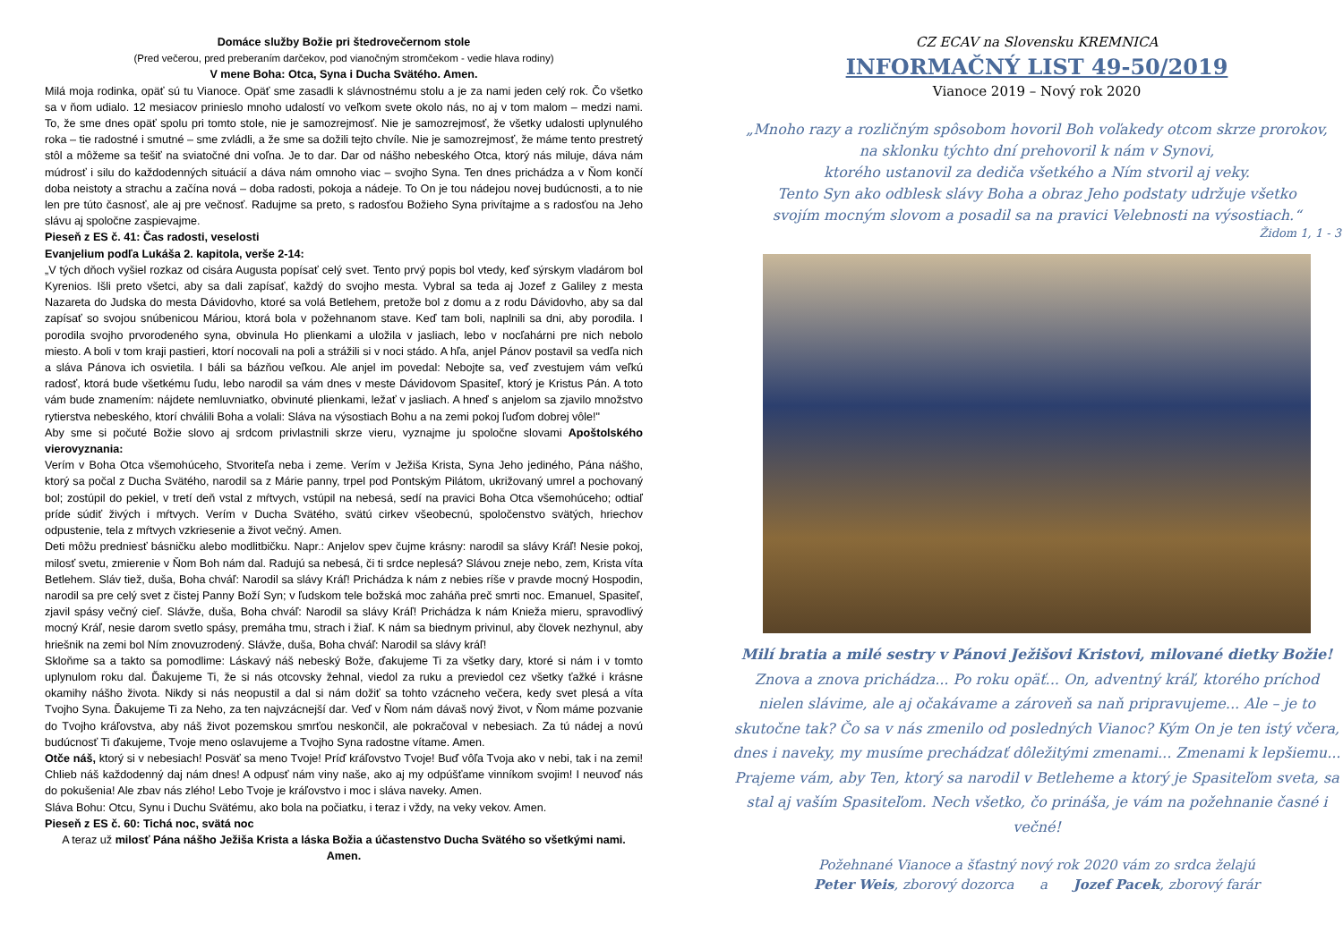Domáce služby Božie pri štedrovečernom stole
(Pred večerou, pred preberaním darčekov, pod vianočným stromčekom - vedie hlava rodiny)
V mene Boha: Otca, Syna i Ducha Svätého. Amen.
Milá moja rodinka, opäť sú tu Vianoce. Opäť sme zasadli k slávnostnému stolu a je za nami jeden celý rok. Čo všetko sa v ňom udialo. 12 mesiacov prinieslo mnoho udalostí vo veľkom svete okolo nás, no aj v tom malom – medzi nami. To, že sme dnes opäť spolu pri tomto stole, nie je samozrejmosť. Nie je samozrejmosť, že všetky udalosti uplynulého roka – tie radostné i smutné – sme zvládli, a že sme sa dožili tejto chvíle. Nie je samozrejmosť, že máme tento prestretý stôl a môžeme sa tešiť na sviatočné dni voľna. Je to dar. Dar od nášho nebeského Otca, ktorý nás miluje, dáva nám múdrosť i silu do každodenných situácií a dáva nám omnoho viac – svojho Syna. Ten dnes prichádza a v Ňom končí doba neistoty a strachu a začína nová – doba radosti, pokoja a nádeje. To On je tou nádejou novej budúcnosti, a to nie len pre túto časnosť, ale aj pre večnosť. Radujme sa preto, s radosťou Božieho Syna privítajme a s radosťou na Jeho slávu aj spoločne zaspievajme.
Pieseň z ES č. 41: Čas radosti, veselosti
Evanjelium podľa Lukáša 2. kapitola, verše 2-14:
„V tých dňoch vyšiel rozkaz od cisára Augusta popísať celý svet. Tento prvý popis bol vtedy, keď sýrskym vladárom bol Kyrenios. Išli preto všetci, aby sa dali zapísať, každý do svojho mesta. Vybral sa teda aj Jozef z Galiley z mesta Nazareta do Judska do mesta Dávidovho, ktoré sa volá Betlehem, pretože bol z domu a z rodu Dávidovho, aby sa dal zapísať so svojou snúbenicou Máriou, ktorá bola v požehnanom stave. Keď tam boli, naplnili sa dni, aby porodila. I porodila svojho prvorodeného syna, obvinula Ho plienkami a uložila v jasliach, lebo v nocľahárni pre nich nebolo miesto. A boli v tom kraji pastieri, ktorí nocovali na poli a strážili si v noci stádo. A hľa, anjel Pánov postavil sa vedľa nich a sláva Pánova ich osvietila. I báli sa bázňou veľkou. Ale anjel im povedal: Nebojte sa, veď zvestujem vám veľkú radosť, ktorá bude všetkému ľudu, lebo narodil sa vám dnes v meste Dávidovom Spasiteľ, ktorý je Kristus Pán. A toto vám bude znamením: nájdete nemluvniatko, obvinuté plienkami, ležať v jasliach. A hneď s anjelom sa zjavilo množstvo rytierstva nebeského, ktorí chválili Boha a volali: Sláva na výsostiach Bohu a na zemi pokoj ľuďom dobrej vôle!"
Aby sme si počuté Božie slovo aj srdcom privlastnili skrze vieru, vyznajme ju spoločne slovami Apoštolského vierovyznania:
Verím v Boha Otca všemohúceho, Stvoriteľa neba i zeme. Verím v Ježiša Krista, Syna Jeho jediného, Pána nášho, ktorý sa počal z Ducha Svätého, narodil sa z Márie panny, trpel pod Pontským Pilátom, ukrižovaný umrel a pochovaný bol; zostúpil do pekiel, v tretí deň vstal z mŕtvych, vstúpil na nebesá, sedí na pravici Boha Otca všemohúceho; odtiaľ príde súdiť živých i mŕtvych. Verím v Ducha Svätého, svätú cirkev všeobecnú, spoločenstvo svätých, hriechov odpustenie, tela z mŕtvych vzkriesenie a život večný. Amen.
Deti môžu predniesť básničku alebo modlitbičku. Napr.: Anjelov spev čujme krásny: narodil sa slávy Kráľ! Nesie pokoj, milosť svetu, zmierenie v Ňom Boh nám dal. Radujú sa nebesá, či ti srdce neplesá? Slávou zneje nebo, zem, Krista víta Betlehem. Sláv tiež, duša, Boha chváľ: Narodil sa slávy Kráľ! Prichádza k nám z nebies ríše v pravde mocný Hospodin, narodil sa pre celý svet z čistej Panny Boží Syn; v ľudskom tele božská moc zaháňa preč smrti noc. Emanuel, Spasiteľ, zjavil spásy večný cieľ. Slávže, duša, Boha chváľ: Narodil sa slávy Kráľ! Prichádza k nám Knieža mieru, spravodlivý mocný Kráľ, nesie darom svetlo spásy, premáha tmu, strach i žiaľ. K nám sa biednym privinul, aby človek nezhynul, aby hriešnik na zemi bol Ním znovuzrodený. Slávže, duša, Boha chváľ: Narodil sa slávy kráľ!
Skloňme sa a takto sa pomodlime: Láskavý náš nebeský Bože, ďakujeme Ti za všetky dary, ktoré si nám i v tomto uplynulom roku dal. Ďakujeme Ti, že si nás otcovsky žehnal, viedol za ruku a previedol cez všetky ťažké i krásne okamihy nášho života. Nikdy si nás neopustil a dal si nám dožiť sa tohto vzácneho večera, kedy svet plesá a víta Tvojho Syna. Ďakujeme Ti za Neho, za ten najvzácnejší dar. Veď v Ňom nám dávaš nový život, v Ňom máme pozvanie do Tvojho kráľovstva, aby náš život pozemskou smrťou neskončil, ale pokračoval v nebesiach. Za tú nádej a novú budúcnosť Ti ďakujeme, Tvoje meno oslavujeme a Tvojho Syna radostne vítame. Amen.
Otče náš, ktorý si v nebesiach! Posväť sa meno Tvoje! Príď kráľovstvo Tvoje! Buď vôľa Tvoja ako v nebi, tak i na zemi! Chlieb náš každodenný daj nám dnes! A odpusť nám viny naše, ako aj my odpúšťame vinníkom svojim! I neuvoď nás do pokušenia! Ale zbav nás zlého! Lebo Tvoje je kráľovstvo i moc i sláva naveky. Amen.
Sláva Bohu: Otcu, Synu i Duchu Svätému, ako bola na počiatku, i teraz i vždy, na veky vekov. Amen.
Pieseň z ES č. 60: Tichá noc, svätá noc
A teraz už milosť Pána nášho Ježiša Krista a láska Božia a účastenstvo Ducha Svätého so všetkými nami. Amen.
CZ ECAV na Slovensku KREMNICA
INFORMAČNÝ LIST 49-50/2019
Vianoce 2019 – Nový rok 2020
„Mnoho razy a rozličným spôsobom hovoril Boh voľakedy otcom skrze prorokov,
na sklonku týchto dní prehovoril k nám v Synovi,
ktorého ustanovil za dediča všetkého a Ním stvoril aj veky.
Tento Syn ako odblesk slávy Boha a obraz Jeho podstaty udržuje všetko
svojím mocným slovom a posadil sa na pravici Velebnosti na výsostiach.“
Židom 1, 1 - 3
Milí bratia a milé sestry v Pánovi Ježišovi Kristovi, milované dietky Božie!
Znova a znova prichádza... Po roku opäť... On, adventný kráľ, ktorého príchod nielen slávime, ale aj očakávame a zároveň sa naň pripravujeme... Ale – je to skutočne tak? Čo sa v nás zmenilo od posledných Vianoc? Kým On je ten istý včera, dnes i naveky, my musíme prechádzať dôležitými zmenami... Zmenami k lepšiemu...
Prajeme vám, aby Ten, ktorý sa narodil v Betleheme a ktorý je Spasiteľom sveta, sa stal aj vaším Spasiteľom. Nech všetko, čo prináša, je vám na požehnanie časné i večné!
Požehnané Vianoce a šťastný nový rok 2020 vám zo srdca želajú
Peter Weis, zborový dozorca a Jozef Pacek, zborový farár